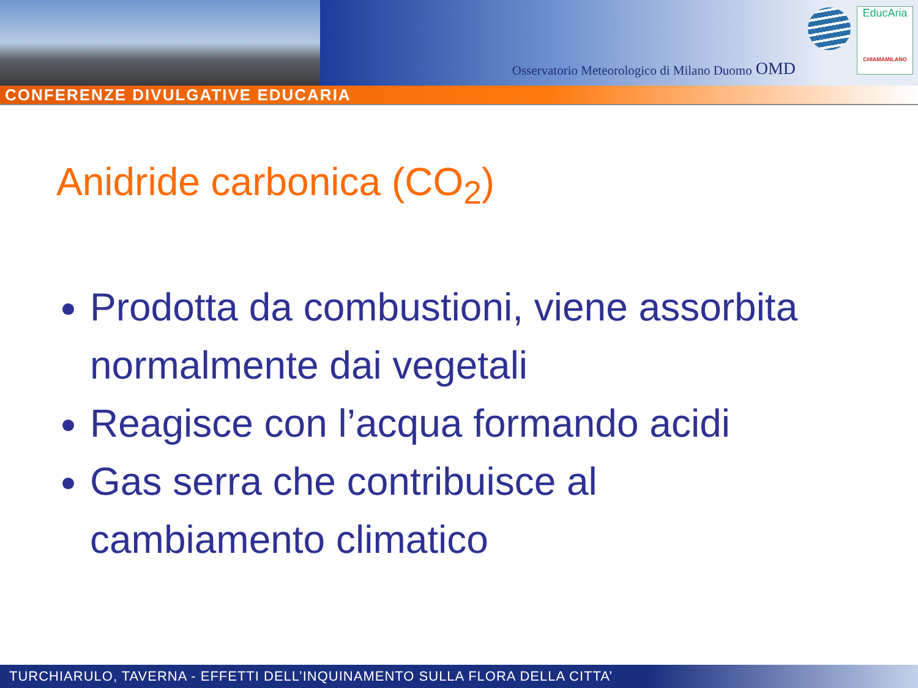Osservatorio Meteorologico di Milano Duomo OMD
EducAria
CHIAMAMILANO
CONFERENZE DIVULGATIVE EDUCARIA
Anidride carbonica (CO<sub>2</sub>)
Prodotta da combustioni, viene assorbita normalmente dai vegetali
Reagisce con l’acqua formando acidi
Gas serra che contribuisce al cambiamento climatico
TURCHIARULO, TAVERNA - EFFETTI DELL’INQUINAMENTO SULLA FLORA DELLA CITTA’